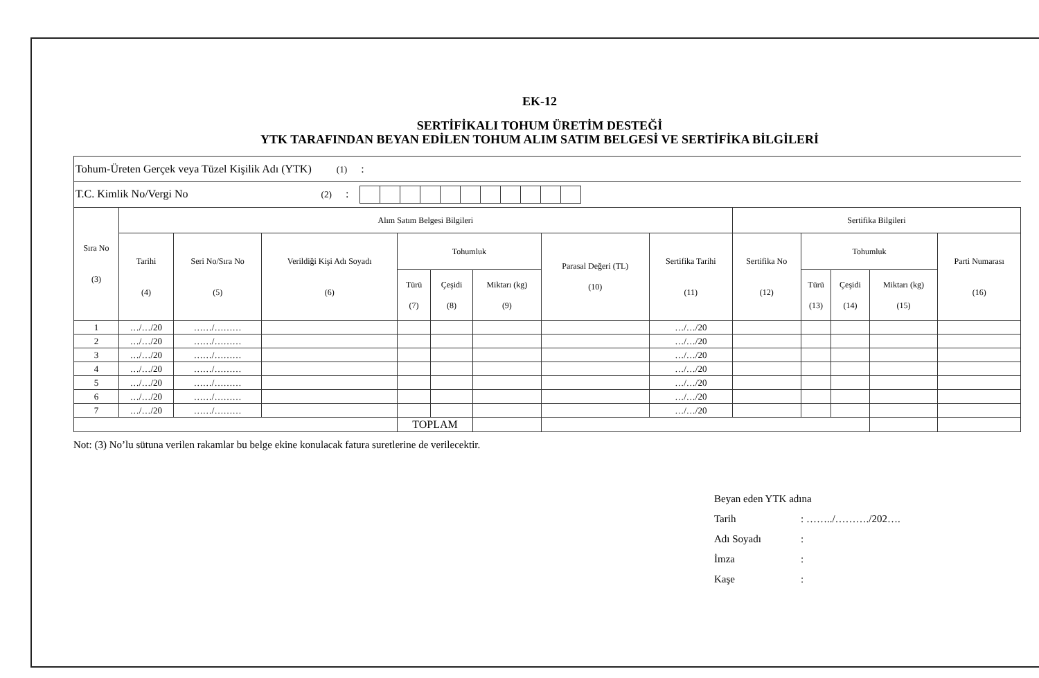EK-12
SERTİFİKALI TOHUM ÜRETİM DESTEĞİ
YTK TARAFINDAN BEYAN EDİLEN TOHUM ALIM SATIM BELGESİ VE SERTİFİKA BİLGİLERİ
| Tohum-Üreten Gerçek veya Tüzel Kişilik Adı (YTK) (1) : | | | | | | | | | | | | | |
| T.C. Kimlik No/Vergi No (2) : | | | | | | | | | | | | | |
| Sıra No (3) | Alım Satım Belgesi Bilgileri | | | | | | | | Sertifika Bilgileri | | | | |
| | Tarihi (4) | Seri No/Sıra No (5) | Verildiği Kişi Adı Soyadı (6) | Tohumluk | | | Parasal Değeri (TL) (10) | Sertifika Tarihi (11) | Sertifika No (12) | Tohumluk | | | Parti Numarası (16) |
| | | | | Türü (7) | Çeşidi (8) | Miktarı (kg) (9) | | | | Türü (13) | Çeşidi (14) | Miktarı (kg) (15) | |
| 1 | …/…/20 | ……/……… | | | | | | …/…/20 | | | | | |
| 2 | …/…/20 | ……/……… | | | | | | …/…/20 | | | | | |
| 3 | …/…/20 | ……/……… | | | | | | …/…/20 | | | | | |
| 4 | …/…/20 | ……/……… | | | | | | …/…/20 | | | | | |
| 5 | …/…/20 | ……/……… | | | | | | …/…/20 | | | | | |
| 6 | …/…/20 | ……/……… | | | | | | …/…/20 | | | | | |
| 7 | …/…/20 | ……/……… | | | | | | …/…/20 | | | | | |
| | | | | TOPLAM | | | | | | | | | |
Not: (3) No’lu sütuna verilen rakamlar bu belge ekine konulacak fatura suretlerine de verilecektir.
Beyan eden YTK adına
Tarih: ……../………./202….
Adı Soyadı:
İmza:
Kaşe: